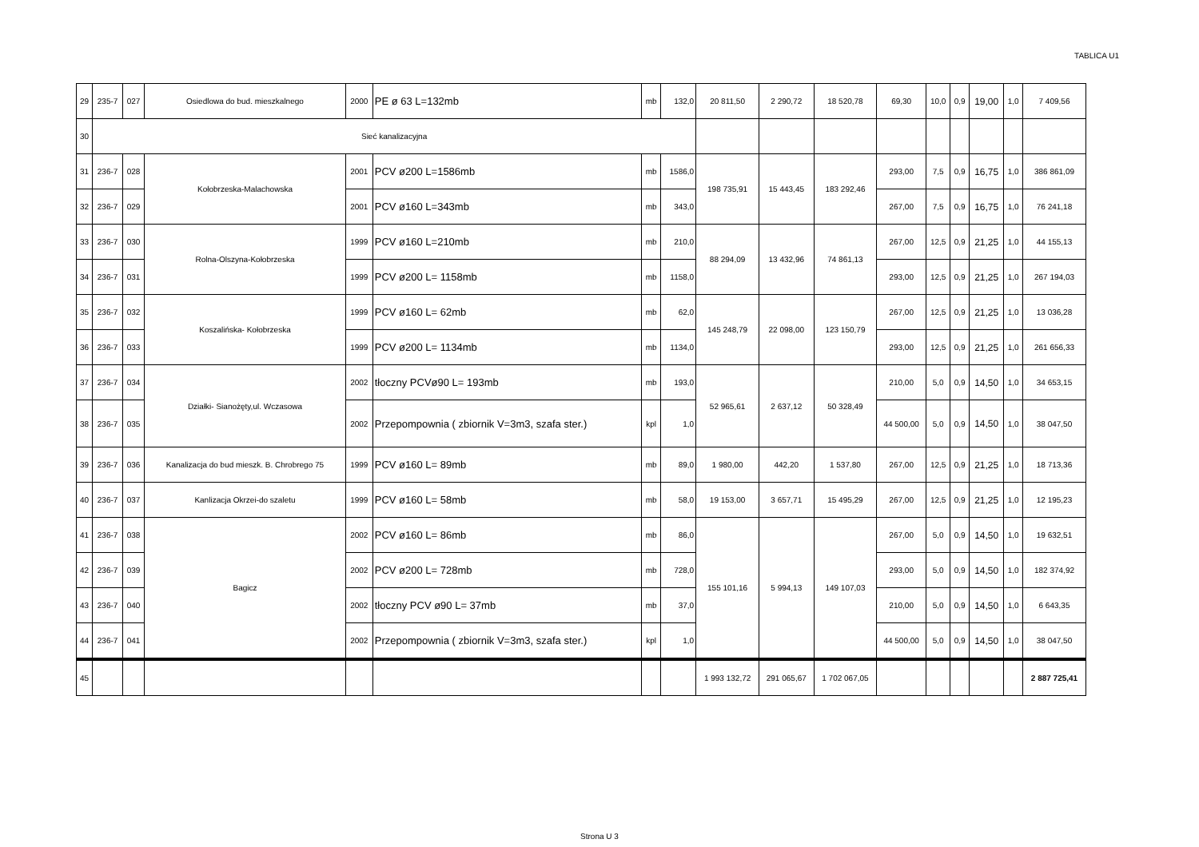TABLICA U1
| 29 | 235-7 | 027 | Osiedlowa do bud. mieszkalnego | 2000 | PE ø 63 L=132mb | mb | 132,0 | 20 811,50 | 2 290,72 | 18 520,78 | 69,30 | 10,0 | 0,9 | 19,00 | 1,0 | 7 409,56 |
| 30 | Sieć kanalizacyjna | | | | | | | | | | | | | | | |
| 31 | 236-7 | 028 | Kołobrzeska-Malachowska | 2001 | PCV ø200 L=1586mb | mb | 1586,0 | 198 735,91 | 15 443,45 | 183 292,46 | 293,00 | 7,5 | 0,9 | 16,75 | 1,0 | 386 861,09 |
| 32 | 236-7 | 029 | | 2001 | PCV ø160 L=343mb | mb | 343,0 | | | | 267,00 | 7,5 | 0,9 | 16,75 | 1,0 | 76 241,18 |
| 33 | 236-7 | 030 | Rolna-Olszyna-Kołobrzeska | 1999 | PCV ø160 L=210mb | mb | 210,0 | 88 294,09 | 13 432,96 | 74 861,13 | 267,00 | 12,5 | 0,9 | 21,25 | 1,0 | 44 155,13 |
| 34 | 236-7 | 031 | | 1999 | PCV ø200 L= 1158mb | mb | 1158,0 | | | | 293,00 | 12,5 | 0,9 | 21,25 | 1,0 | 267 194,03 |
| 35 | 236-7 | 032 | Koszalińska- Kołobrzeska | 1999 | PCV ø160 L= 62mb | mb | 62,0 | 145 248,79 | 22 098,00 | 123 150,79 | 267,00 | 12,5 | 0,9 | 21,25 | 1,0 | 13 036,28 |
| 36 | 236-7 | 033 | | 1999 | PCV ø200 L= 1134mb | mb | 1134,0 | | | | 293,00 | 12,5 | 0,9 | 21,25 | 1,0 | 261 656,33 |
| 37 | 236-7 | 034 | Działki- Sianożęty,ul. Wczasowa | 2002 | tłoczny PCVø90 L= 193mb | mb | 193,0 | 52 965,61 | 2 637,12 | 50 328,49 | 210,00 | 5,0 | 0,9 | 14,50 | 1,0 | 34 653,15 |
| 38 | 236-7 | 035 | | 2002 | Przepompownia ( zbiornik V=3m3, szafa ster.) | kpl | 1,0 | | | | 44 500,00 | 5,0 | 0,9 | 14,50 | 1,0 | 38 047,50 |
| 39 | 236-7 | 036 | Kanalizacja do bud mieszk. B. Chrobrego 75 | 1999 | PCV ø160 L= 89mb | mb | 89,0 | 1 980,00 | 442,20 | 1 537,80 | 267,00 | 12,5 | 0,9 | 21,25 | 1,0 | 18 713,36 |
| 40 | 236-7 | 037 | Kanlizacja Okrzei-do szaletu | 1999 | PCV ø160 L= 58mb | mb | 58,0 | 19 153,00 | 3 657,71 | 15 495,29 | 267,00 | 12,5 | 0,9 | 21,25 | 1,0 | 12 195,23 |
| 41 | 236-7 | 038 | Bagicz | 2002 | PCV ø160 L= 86mb | mb | 86,0 | 155 101,16 | 5 994,13 | 149 107,03 | 267,00 | 5,0 | 0,9 | 14,50 | 1,0 | 19 632,51 |
| 42 | 236-7 | 039 | | 2002 | PCV ø200 L= 728mb | mb | 728,0 | | | | 293,00 | 5,0 | 0,9 | 14,50 | 1,0 | 182 374,92 |
| 43 | 236-7 | 040 | | 2002 | tłoczny PCV ø90 L= 37mb | mb | 37,0 | | | | 210,00 | 5,0 | 0,9 | 14,50 | 1,0 | 6 643,35 |
| 44 | 236-7 | 041 | | 2002 | Przepompownia ( zbiornik V=3m3, szafa ster.) | kpl | 1,0 | | | | 44 500,00 | 5,0 | 0,9 | 14,50 | 1,0 | 38 047,50 |
| 45 | | | | | | | | 1 993 132,72 | 291 065,67 | 1 702 067,05 | | | | | | 2 887 725,41 |
Strona U 3